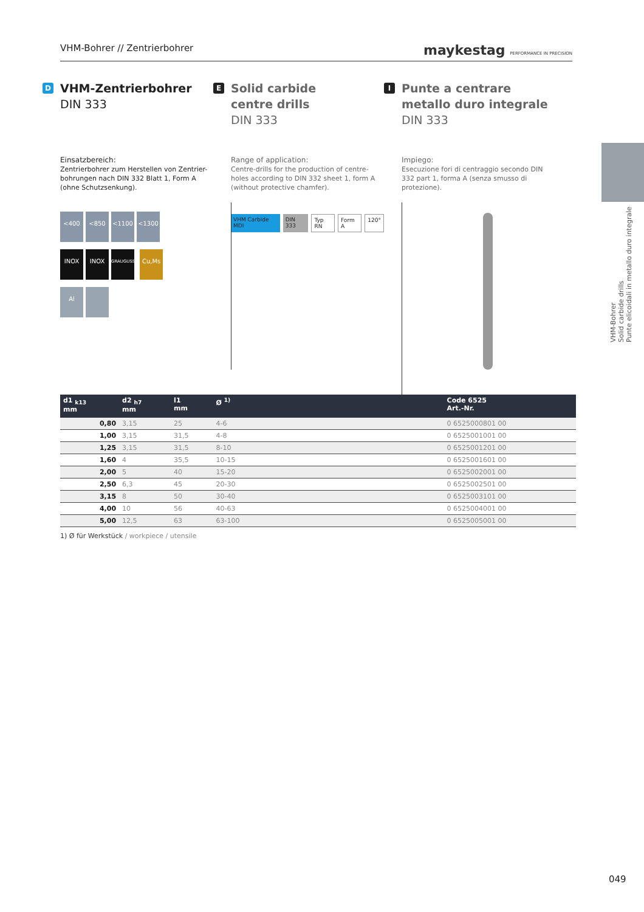VHM-Bohrer // Zentrierbohrer maykestag PERFORMANCE IN PRECISION
D
VHM-Zentrierbohrer
DIN 333
Einsatzbereich:
Zentrierbohrer zum Herstellen von Zentrier-bohrungen nach DIN 332 Blatt 1, Form A (ohne Schutzsenkung).
E
Solid carbide
centre drills
DIN 333
Range of application:
Centre-drills for the production of centre-holes according to DIN 332 sheet 1, form A (without protective chamfer).
VHM Carbide MDI DIN 333 Typ RN Form A 120°
I
Punte a centrare
metallo duro integrale
DIN 333
Impiego:
Esecuzione fori di centraggio secondo DIN 332 part 1, forma A (senza smusso di protezione).
<400 <850 <1100 <1300 INOX INOX GRAUGUSS Cu,Ms Al
VHM-Bohrer
Solid carbide drills
Punte elicoidali in metallo duro integrale
| d1 <sub>k13</sub> mm | d2 <sub>h7</sub> mm | l1 mm | Ø <sup>1)</sup> | Code 6525 Art.-Nr. |
| --- | --- | --- | --- | --- |
| 0,80 | 3,15 | 25 | 4-6 | 0 6525000801 00 |
| 1,00 | 3,15 | 31,5 | 4-8 | 0 6525001001 00 |
| 1,25 | 3,15 | 31,5 | 8-10 | 0 6525001201 00 |
| 1,60 | 4 | 35,5 | 10-15 | 0 6525001601 00 |
| 2,00 | 5 | 40 | 15-20 | 0 6525002001 00 |
| 2,50 | 6,3 | 45 | 20-30 | 0 6525002501 00 |
| 3,15 | 8 | 50 | 30-40 | 0 6525003101 00 |
| 4,00 | 10 | 56 | 40-63 | 0 6525004001 00 |
| 5,00 | 12,5 | 63 | 63-100 | 0 6525005001 00 |
1) Ø für Werkstück / workpiece / utensile
049